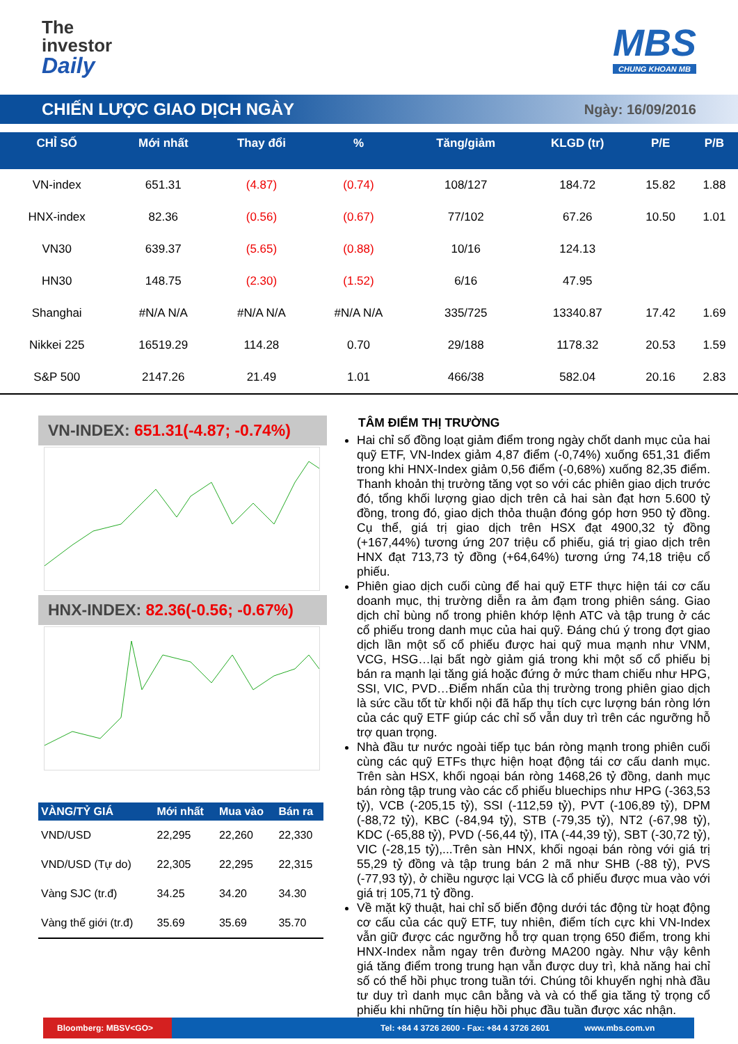The
investor
Daily
MBS
CHUNG KHOAN MB
CHIẾN LƯỢC GIAO DỊCH NGÀY
Ngày: 16/09/2016
| CHỈ SỐ | Mới nhất | Thay đổi | % | Tăng/giảm | KLGD (tr) | P/E | P/B |
| --- | --- | --- | --- | --- | --- | --- | --- |
| VN-index | 651.31 | (4.87) | (0.74) | 108/127 | 184.72 | 15.82 | 1.88 |
| HNX-index | 82.36 | (0.56) | (0.67) | 77/102 | 67.26 | 10.50 | 1.01 |
| VN30 | 639.37 | (5.65) | (0.88) | 10/16 | 124.13 | | |
| HN30 | 148.75 | (2.30) | (1.52) | 6/16 | 47.95 | | |
| Shanghai | #N/A N/A | #N/A N/A | #N/A N/A | 335/725 | 13340.87 | 17.42 | 1.69 |
| Nikkei 225 | 16519.29 | 114.28 | 0.70 | 29/188 | 1178.32 | 20.53 | 1.59 |
| S&P 500 | 2147.26 | 21.49 | 1.01 | 466/38 | 582.04 | 20.16 | 2.83 |
VN-INDEX: 651.31(-4.87; -0.74%)
HNX-INDEX: 82.36(-0.56; -0.67%)
| VÀNG/TỶ GIÁ | Mới nhất | Mua vào | Bán ra |
| --- | --- | --- | --- |
| VND/USD | 22,295 | 22,260 | 22,330 |
| VND/USD (Tự do) | 22,305 | 22,295 | 22,315 |
| Vàng SJC (tr.đ) | 34.25 | 34.20 | 34.30 |
| Vàng thế giới (tr.đ) | 35.69 | 35.69 | 35.70 |
TÂM ĐIỂM THỊ TRƯỜNG
Hai chỉ số đồng loạt giảm điểm trong ngày chốt danh mục của hai quỹ ETF, VN-Index giảm 4,87 điểm (-0,74%) xuống 651,31 điểm trong khi HNX-Index giảm 0,56 điểm (-0,68%) xuống 82,35 điểm. Thanh khoản thị trường tăng vọt so với các phiên giao dịch trước đó, tổng khối lượng giao dịch trên cả hai sàn đạt hơn 5.600 tỷ đồng, trong đó, giao dịch thỏa thuận đóng góp hơn 950 tỷ đồng. Cụ thể, giá trị giao dịch trên HSX đạt 4900,32 tỷ đồng (+167,44%) tương ứng 207 triệu cổ phiếu, giá trị giao dịch trên HNX đạt 713,73 tỷ đồng (+64,64%) tương ứng 74,18 triệu cổ phiếu.
Phiên giao dịch cuối cùng để hai quỹ ETF thực hiện tái cơ cấu doanh mục, thị trường diễn ra ảm đạm trong phiên sáng. Giao dịch chỉ bùng nổ trong phiên khớp lệnh ATC và tập trung ở các cổ phiếu trong danh mục của hai quỹ. Đáng chú ý trong đợt giao dịch lần một số cổ phiếu được hai quỹ mua mạnh như VNM, VCG, HSG…lại bất ngờ giảm giá trong khi một số cổ phiếu bị bán ra mạnh lại tăng giá hoặc đứng ở mức tham chiếu như HPG, SSI, VIC, PVD…Điểm nhấn của thị trường trong phiên giao dịch là sức cầu tốt từ khối nội đã hấp thụ tích cực lượng bán ròng lớn của các quỹ ETF giúp các chỉ số vẫn duy trì trên các ngưỡng hỗ trợ quan trọng.
Nhà đầu tư nước ngoài tiếp tục bán ròng mạnh trong phiên cuối cùng các quỹ ETFs thực hiện hoạt động tái cơ cấu danh mục. Trên sàn HSX, khối ngoại bán ròng 1468,26 tỷ đồng, danh mục bán ròng tập trung vào các cổ phiếu bluechips như HPG (-363,53 tỷ), VCB (-205,15 tỷ), SSI (-112,59 tỷ), PVT (-106,89 tỷ), DPM (-88,72 tỷ), KBC (-84,94 tỷ), STB (-79,35 tỷ), NT2 (-67,98 tỷ), KDC (-65,88 tỷ), PVD (-56,44 tỷ), ITA (-44,39 tỷ), SBT (-30,72 tỷ), VIC (-28,15 tỷ),...Trên sàn HNX, khối ngoại bán ròng với giá trị 55,29 tỷ đồng và tập trung bán 2 mã như SHB (-88 tỷ), PVS (-77,93 tỷ), ở chiều ngược lại VCG là cổ phiếu được mua vào với giá trị 105,71 tỷ đồng.
Về mặt kỹ thuật, hai chỉ số biến động dưới tác động từ hoạt động cơ cấu của các quỹ ETF, tuy nhiên, điểm tích cực khi VN-Index vẫn giữ được các ngưỡng hỗ trợ quan trọng 650 điểm, trong khi HNX-Index nằm ngay trên đường MA200 ngày. Như vậy kênh giá tăng điểm trong trung hạn vẫn được duy trì, khả năng hai chỉ số có thể hồi phục trong tuần tới. Chúng tôi khuyến nghị nhà đầu tư duy trì danh mục cân bằng và và có thể gia tăng tỷ trọng cổ phiếu khi những tín hiệu hồi phục đầu tuần được xác nhận.
Bloomberg: MBSV<GO>
Tel: +84 4 3726 2600 - Fax: +84 4 3726 2601
www.mbs.com.vn